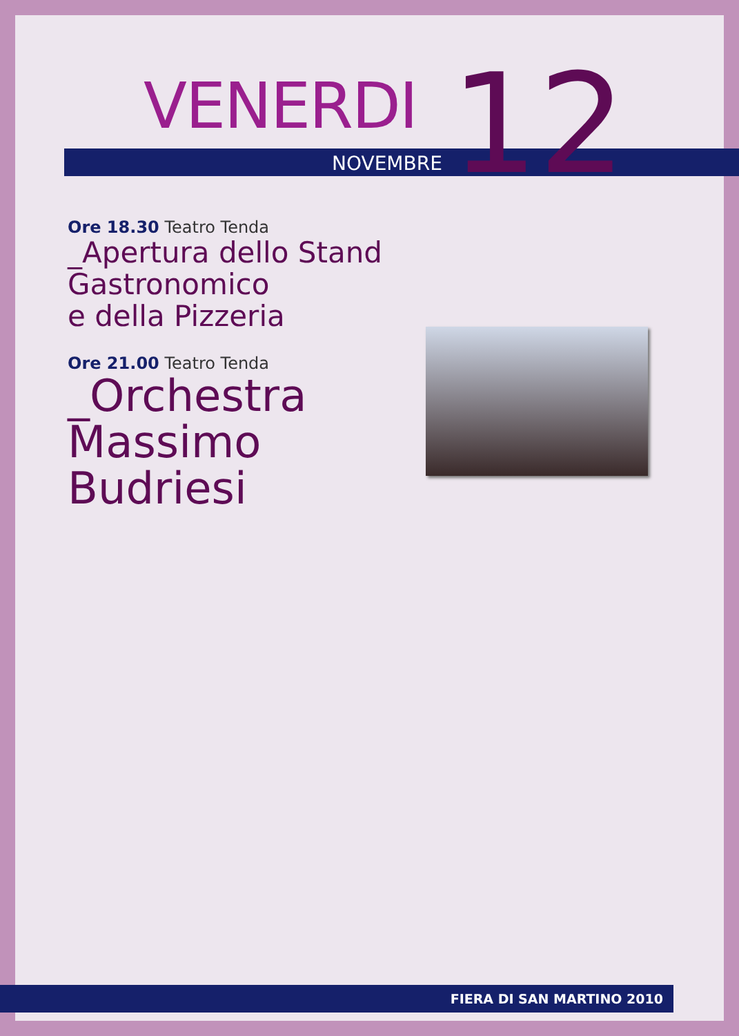VENERDI
NOVEMBRE 12
Ore 18.30 Teatro Tenda
_Apertura dello Stand Gastronomico
e della Pizzeria
Ore 21.00 Teatro Tenda
_Orchestra
Massimo Budriesi
FIERA DI SAN MARTINO 2010